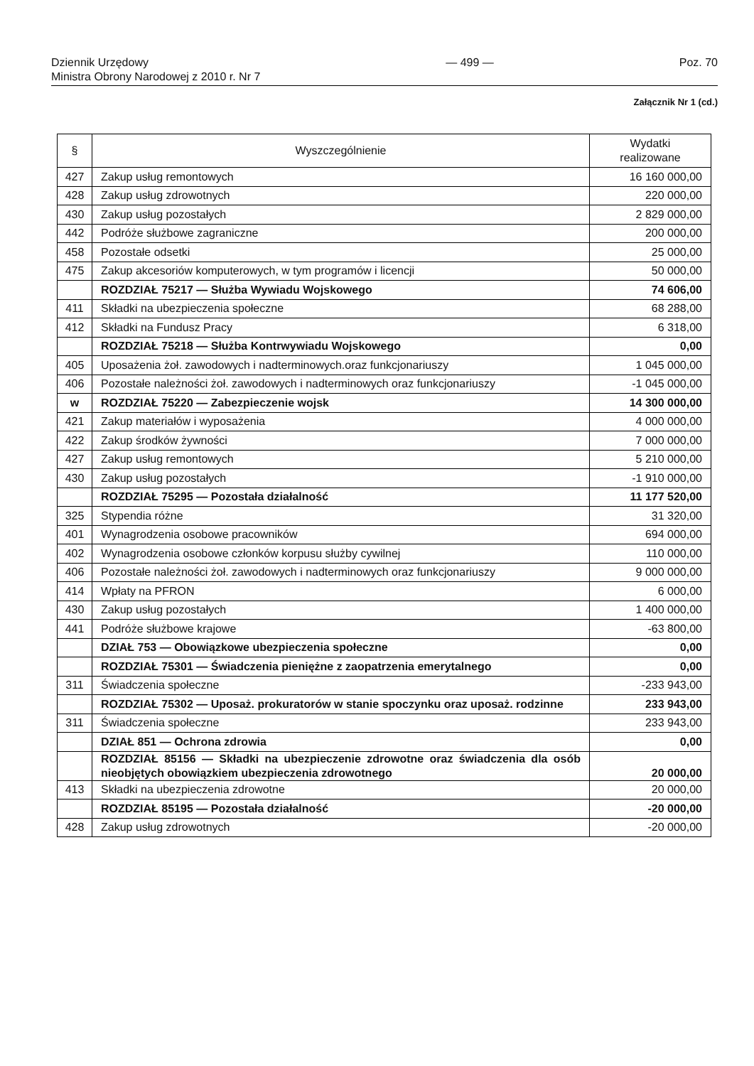Dziennik Urzędowy
Ministra Obrony Narodowej z 2010 r. Nr 7
— 499 — Poz. 70
Załącznik Nr 1 (cd.)
| § | Wyszczególnienie | Wydatki realizowane |
| --- | --- | --- |
| 427 | Zakup usług remontowych | 16 160 000,00 |
| 428 | Zakup usług zdrowotnych | 220 000,00 |
| 430 | Zakup usług pozostałych | 2 829 000,00 |
| 442 | Podróże służbowe zagraniczne | 200 000,00 |
| 458 | Pozostałe odsetki | 25 000,00 |
| 475 | Zakup akcesoriów komputerowych, w tym programów i licencji | 50 000,00 |
| | ROZDZIAŁ 75217 — Służba Wywiadu Wojskowego | 74 606,00 |
| 411 | Składki na ubezpieczenia społeczne | 68 288,00 |
| 412 | Składki na Fundusz Pracy | 6 318,00 |
| | ROZDZIAŁ 75218 — Służba Kontrwywiadu Wojskowego | 0,00 |
| 405 | Uposażenia żoł. zawodowych i nadterminowych.oraz funkcjonariuszy | 1 045 000,00 |
| 406 | Pozostałe należności żoł. zawodowych i nadterminowych oraz funkcjonariuszy | -1 045 000,00 |
| w | ROZDZIAŁ 75220 — Zabezpieczenie wojsk | 14 300 000,00 |
| 421 | Zakup materiałów i wyposażenia | 4 000 000,00 |
| 422 | Zakup środków żywności | 7 000 000,00 |
| 427 | Zakup usług remontowych | 5 210 000,00 |
| 430 | Zakup usług pozostałych | -1 910 000,00 |
| | ROZDZIAŁ 75295 — Pozostała działalność | 11 177 520,00 |
| 325 | Stypendia różne | 31 320,00 |
| 401 | Wynagrodzenia osobowe pracowników | 694 000,00 |
| 402 | Wynagrodzenia osobowe członków korpusu służby cywilnej | 110 000,00 |
| 406 | Pozostałe należności żoł. zawodowych i nadterminowych oraz funkcjonariuszy | 9 000 000,00 |
| 414 | Wpłaty na PFRON | 6 000,00 |
| 430 | Zakup usług pozostałych | 1 400 000,00 |
| 441 | Podróże służbowe krajowe | -63 800,00 |
| | DZIAŁ 753 — Obowiązkowe ubezpieczenia społeczne | 0,00 |
| | ROZDZIAŁ 75301 — Świadczenia pieniężne z zaopatrzenia emerytalnego | 0,00 |
| 311 | Świadczenia społeczne | -233 943,00 |
| | ROZDZIAŁ 75302 — Uposaż. prokuratorów w stanie spoczynku oraz uposaż. rodzinne | 233 943,00 |
| 311 | Świadczenia społeczne | 233 943,00 |
| | DZIAŁ 851 — Ochrona zdrowia | 0,00 |
| | ROZDZIAŁ 85156 — Składki na ubezpieczenie zdrowotne oraz świadczenia dla osób nieobjętych obowiązkiem ubezpieczenia zdrowotnego | 20 000,00 |
| 413 | Składki na ubezpieczenia zdrowotne | 20 000,00 |
| | ROZDZIAŁ 85195 — Pozostała działalność | -20 000,00 |
| 428 | Zakup usług zdrowotnych | -20 000,00 |